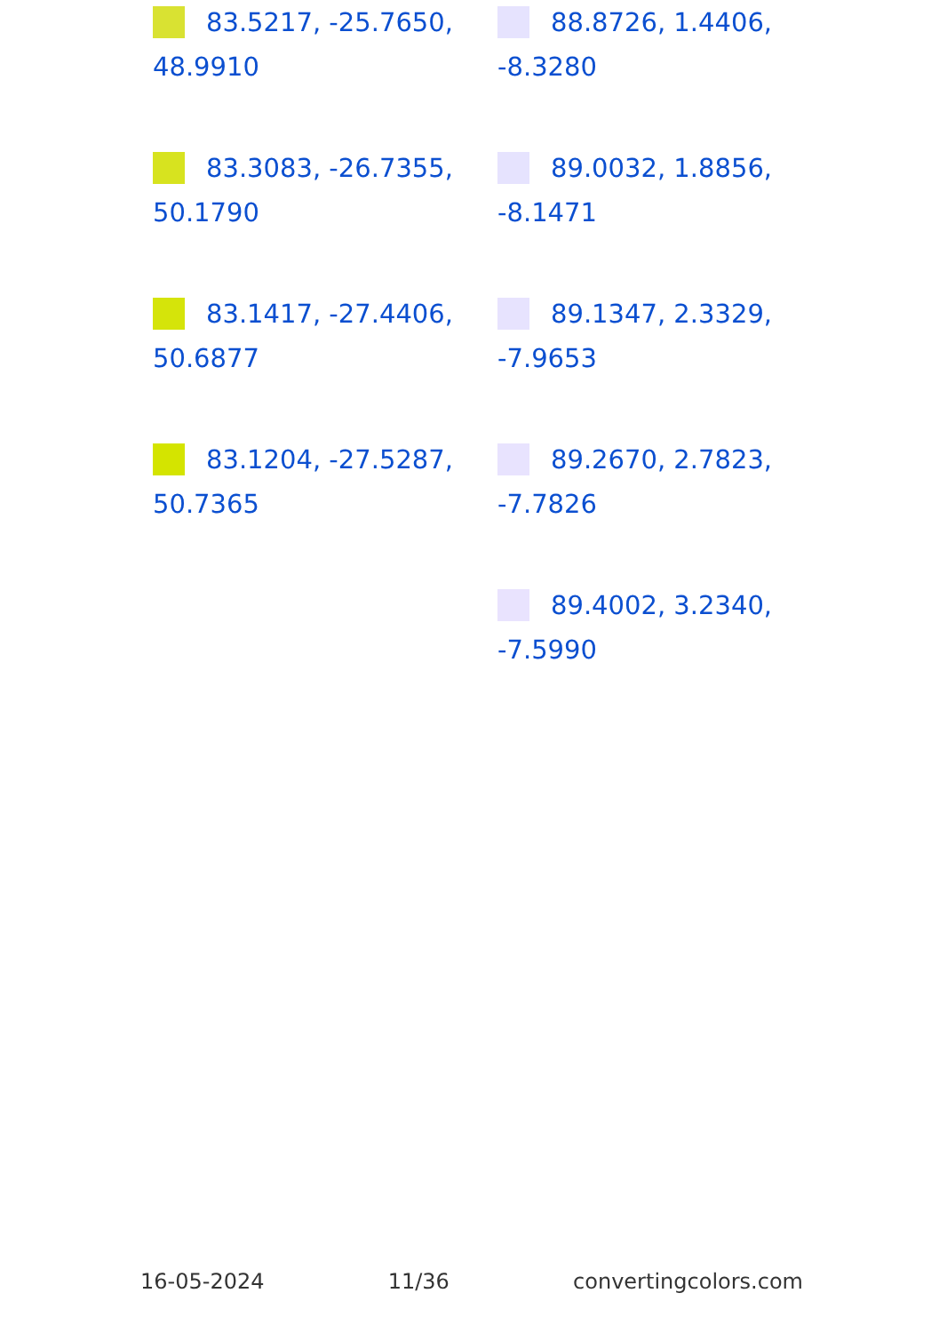83.5217, -25.7650, 48.9910
88.8726, 1.4406, -8.3280
83.3083, -26.7355, 50.1790
89.0032, 1.8856, -8.1471
83.1417, -27.4406, 50.6877
89.1347, 2.3329, -7.9653
83.1204, -27.5287, 50.7365
89.2670, 2.7823, -7.7826
89.4002, 3.2340, -7.5990
16-05-2024 11/36 convertingcolors.com